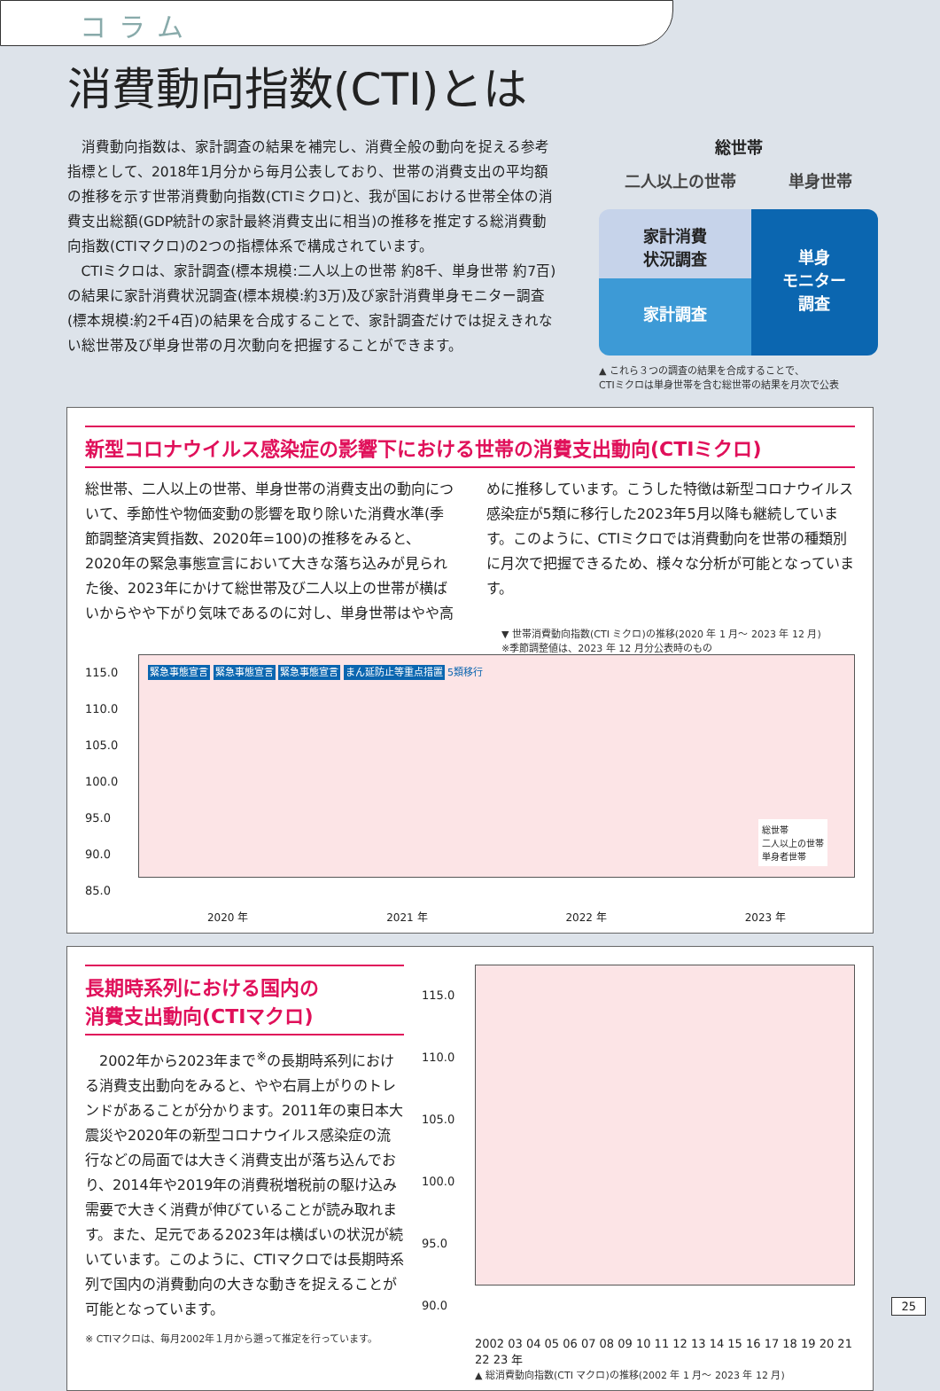コラム
消費動向指数(CTI)とは
消費動向指数は、家計調査の結果を補完し、消費全般の動向を捉える参考指標として、2018年1月分から毎月公表しており、世帯の消費支出の平均額の推移を示す世帯消費動向指数(CTIミクロ)と、我が国における世帯全体の消費支出総額(GDP統計の家計最終消費支出に相当)の推移を推定する総消費動向指数(CTIマクロ)の2つの指標体系で構成されています。
CTIミクロは、家計調査(標本規模:二人以上の世帯 約8千、単身世帯 約7百)の結果に家計消費状況調査(標本規模:約3万)及び家計消費単身モニター調査(標本規模:約2千4百)の結果を合成することで、家計調査だけでは捉えきれない総世帯及び単身世帯の月次動向を把握することができます。
総世帯
二人以上の世帯 単身世帯
家計消費
状況調査
家計調査
単身
モニター
調査
▲ これら３つの調査の結果を合成することで、
CTIミクロは単身世帯を含む総世帯の結果を月次で公表
新型コロナウイルス感染症の影響下における世帯の消費支出動向(CTIミクロ)
総世帯、二人以上の世帯、単身世帯の消費支出の動向について、季節性や物価変動の影響を取り除いた消費水準(季節調整済実質指数、2020年=100)の推移をみると、2020年の緊急事態宣言において大きな落ち込みが見られた後、2023年にかけて総世帯及び二人以上の世帯が横ばいからやや下がり気味であるのに対し、単身世帯はやや高めに推移しています。こうした特徴は新型コロナウイルス感染症が5類に移行した2023年5月以降も継続しています。このように、CTIミクロでは消費動向を世帯の種類別に月次で把握できるため、様々な分析が可能となっています。
▼ 世帯消費動向指数(CTI ミクロ)の推移(2020 年 1 月〜 2023 年 12 月)
※季節調整値は、2023 年 12 月分公表時のもの
115.0 110.0 105.0 100.0 95.0 90.0 85.0
緊急事態宣言 緊急事態宣言 緊急事態宣言 まん延防止等重点措置 5類移行
総世帯
二人以上の世帯
単身者世帯
2020 年 2021 年 2022 年 2023 年
長期時系列における国内の
消費支出動向(CTIマクロ)
2002年から2023年まで<sup>※</sup>の長期時系列における消費支出動向をみると、やや右肩上がりのトレンドがあることが分かります。2011年の東日本大震災や2020年の新型コロナウイルス感染症の流行などの局面では大きく消費支出が落ち込んでおり、2014年や2019年の消費税増税前の駆け込み需要で大きく消費が伸びていることが読み取れます。また、足元である2023年は横ばいの状況が続いています。このように、CTIマクロでは長期時系列で国内の消費動向の大きな動きを捉えることが可能となっています。
※ CTIマクロは、毎月2002年１月から遡って推定を行っています。
115.0 110.0 105.0 100.0 95.0 90.0
2002 03 04 05 06 07 08 09 10 11 12 13 14 15 16 17 18 19 20 21 22 23 年
▲ 総消費動向指数(CTI マクロ)の推移(2002 年 1 月〜 2023 年 12 月)
25